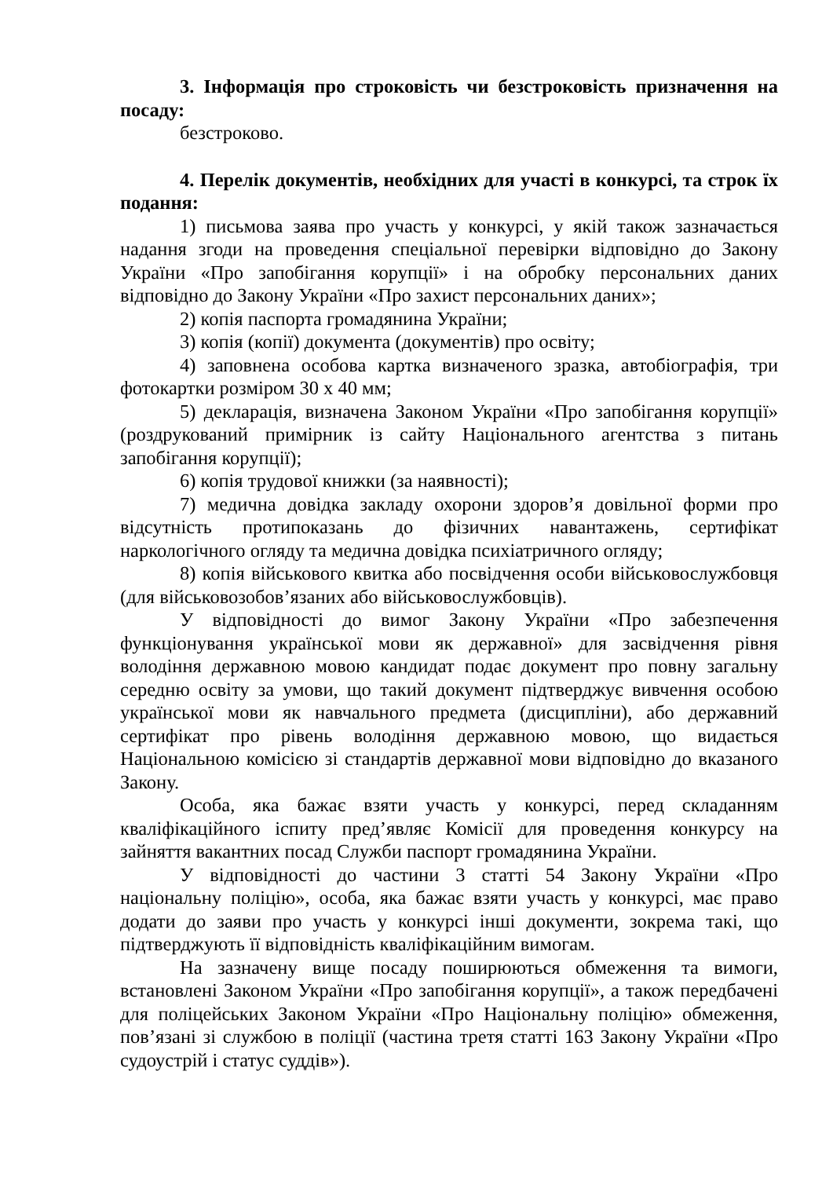3. Інформація про строковість чи безстроковість призначення на посаду:
безстроково.
4. Перелік документів, необхідних для участі в конкурсі, та строк їх подання:
1) письмова заява про участь у конкурсі, у якій також зазначається надання згоди на проведення спеціальної перевірки відповідно до Закону України «Про запобігання корупції» і на обробку персональних даних відповідно до Закону України «Про захист персональних даних»;
2) копія паспорта громадянина України;
3) копія (копії) документа (документів) про освіту;
4) заповнена особова картка визначеного зразка, автобіографія, три фотокартки розміром 30 х 40 мм;
5) декларація, визначена Законом України «Про запобігання корупції» (роздрукований примірник із сайту Національного агентства з питань запобігання корупції);
6) копія трудової книжки (за наявності);
7) медична довідка закладу охорони здоров’я довільної форми про відсутність протипоказань до фізичних навантажень, сертифікат наркологічного огляду та медична довідка психіатричного огляду;
8) копія військового квитка або посвідчення особи військовослужбовця (для військовозобов’язаних або військовослужбовців).
У відповідності до вимог Закону України «Про забезпечення функціонування української мови як державної» для засвідчення рівня володіння державною мовою кандидат подає документ про повну загальну середню освіту за умови, що такий документ підтверджує вивчення особою української мови як навчального предмета (дисципліни), або державний сертифікат про рівень володіння державною мовою, що видається Національною комісією зі стандартів державної мови відповідно до вказаного Закону.
Особа, яка бажає взяти участь у конкурсі, перед складанням кваліфікаційного іспиту пред’являє Комісії для проведення конкурсу на зайняття вакантних посад Служби паспорт громадянина України.
У відповідності до частини 3 статті 54 Закону України «Про національну поліцію», особа, яка бажає взяти участь у конкурсі, має право додати до заяви про участь у конкурсі інші документи, зокрема такі, що підтверджують її відповідність кваліфікаційним вимогам.
На зазначену вище посаду поширюються обмеження та вимоги, встановлені Законом України «Про запобігання корупції», а також передбачені для поліцейських Законом України «Про Національну поліцію» обмеження, пов’язані зі службою в поліції (частина третя статті 163 Закону України «Про судоустрій і статус суддів»).